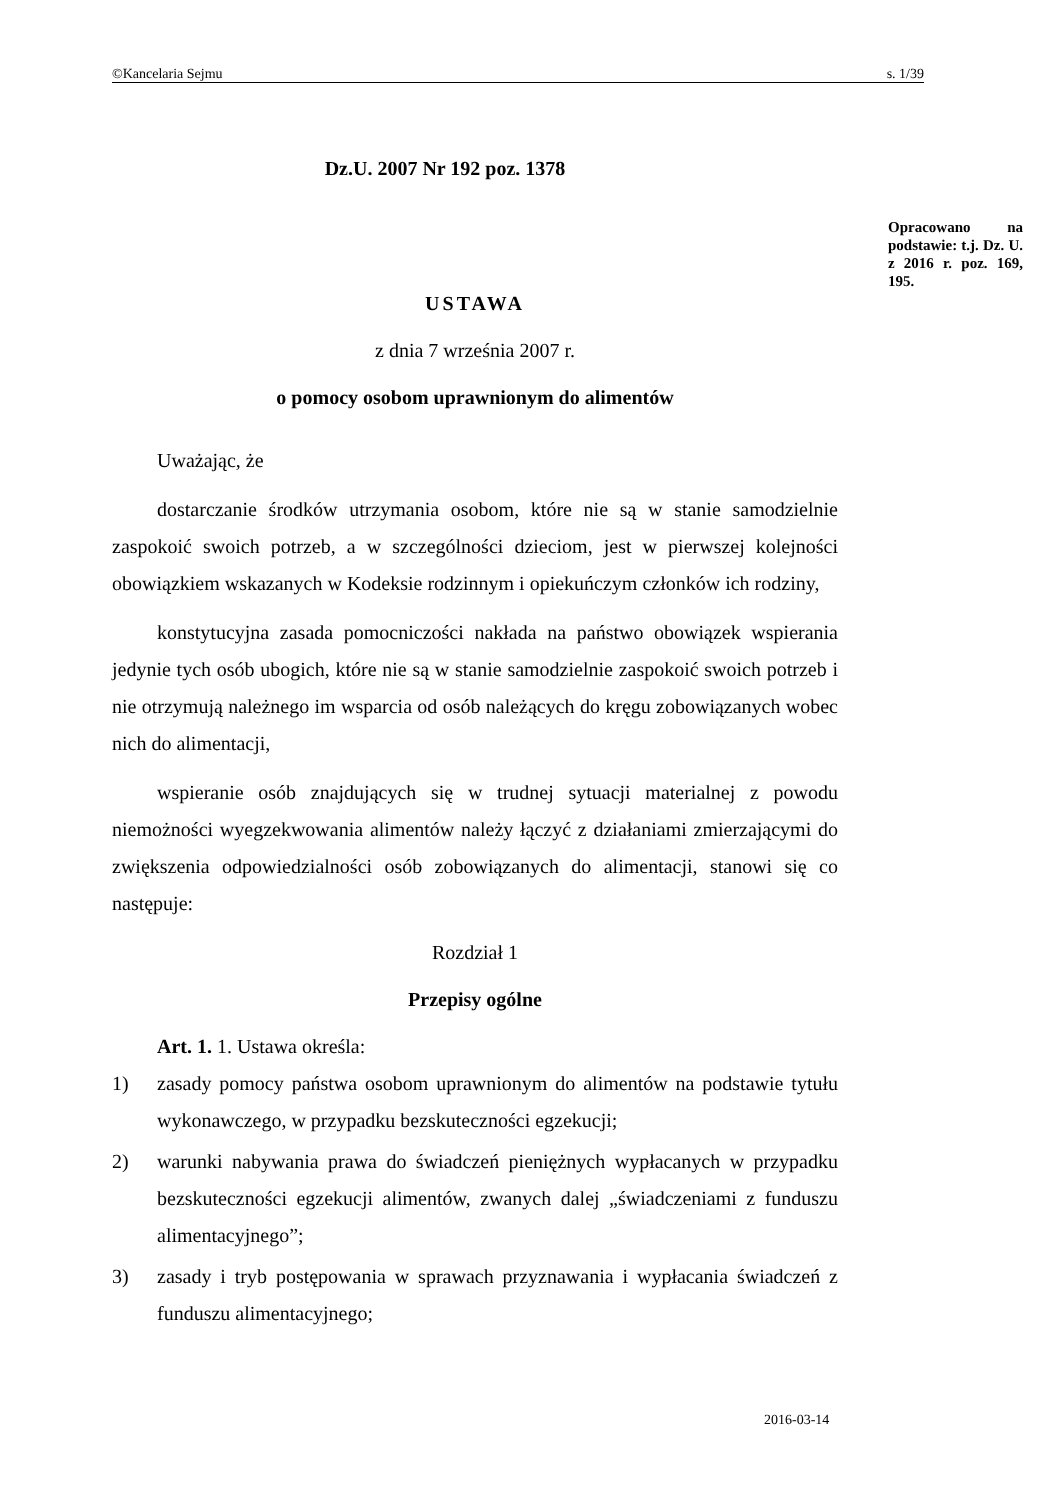©Kancelaria Sejmu s. 1/39
Opracowano na podstawie: t.j. Dz. U. z 2016 r. poz. 169, 195.
Dz.U. 2007 Nr 192 poz. 1378
USTAWA
z dnia 7 września 2007 r.
o pomocy osobom uprawnionym do alimentów
Uważając, że
dostarczanie środków utrzymania osobom, które nie są w stanie samodzielnie zaspokoić swoich potrzeb, a w szczególności dzieciom, jest w pierwszej kolejności obowiązkiem wskazanych w Kodeksie rodzinnym i opiekuńczym członków ich rodziny,
konstytucyjna zasada pomocniczości nakłada na państwo obowiązek wspierania jedynie tych osób ubogich, które nie są w stanie samodzielnie zaspokoić swoich potrzeb i nie otrzymują należnego im wsparcia od osób należących do kręgu zobowiązanych wobec nich do alimentacji,
wspieranie osób znajdujących się w trudnej sytuacji materialnej z powodu niemożności wyegzekwowania alimentów należy łączyć z działaniami zmierzającymi do zwiększenia odpowiedzialności osób zobowiązanych do alimentacji, stanowi się co następuje:
Rozdział 1
Przepisy ogólne
Art. 1. 1. Ustawa określa:
1) zasady pomocy państwa osobom uprawnionym do alimentów na podstawie tytułu wykonawczego, w przypadku bezskuteczności egzekucji;
2) warunki nabywania prawa do świadczeń pieniężnych wypłacanych w przypadku bezskuteczności egzekucji alimentów, zwanych dalej „świadczeniami z funduszu alimentacyjnego”;
3) zasady i tryb postępowania w sprawach przyznawania i wypłacania świadczeń z funduszu alimentacyjnego;
2016-03-14